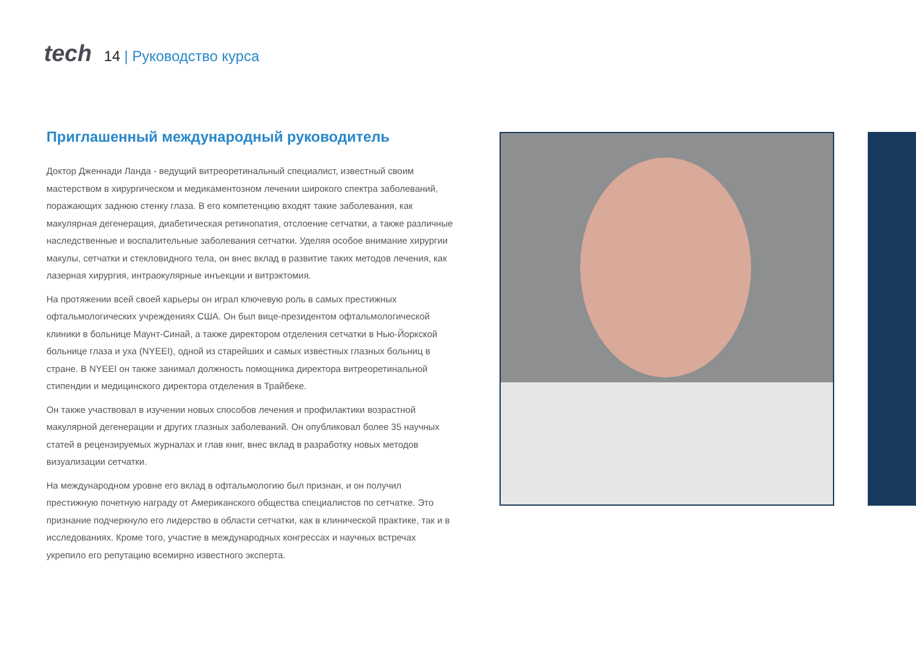tech
14 | Руководство курса
Приглашенный международный руководитель
Доктор Дженнади Ланда - ведущий витреоретинальный специалист, известный своим мастерством в хирургическом и медикаментозном лечении широкого спектра заболеваний, поражающих заднюю стенку глаза. В его компетенцию входят такие заболевания, как макулярная дегенерация, диабетическая ретинопатия, отслоение сетчатки, а также различные наследственные и воспалительные заболевания сетчатки. Уделяя особое внимание хирургии макулы, сетчатки и стекловидного тела, он внес вклад в развитие таких методов лечения, как лазерная хирургия, интраокулярные инъекции и витрэктомия.
На протяжении всей своей карьеры он играл ключевую роль в самых престижных офтальмологических учреждениях США. Он был вице-президентом офтальмологической клиники в больнице Маунт-Синай, а также директором отделения сетчатки в Нью-Йоркской больнице глаза и уха (NYEEI), одной из старейших и самых известных глазных больниц в стране. В NYEEI он также занимал должность помощника директора витреоретинальной стипендии и медицинского директора отделения в Трайбеке.
Он также участвовал в изучении новых способов лечения и профилактики возрастной макулярной дегенерации и других глазных заболеваний. Он опубликовал более 35 научных статей в рецензируемых журналах и глав книг, внес вклад в разработку новых методов визуализации сетчатки.
На международном уровне его вклад в офтальмологию был признан, и он получил престижную почетную награду от Американского общества специалистов по сетчатке. Это признание подчеркнуло его лидерство в области сетчатки, как в клинической практике, так и в исследованиях. Кроме того, участие в международных конгрессах и научных встречах укрепило его репутацию всемирно известного эксперта.